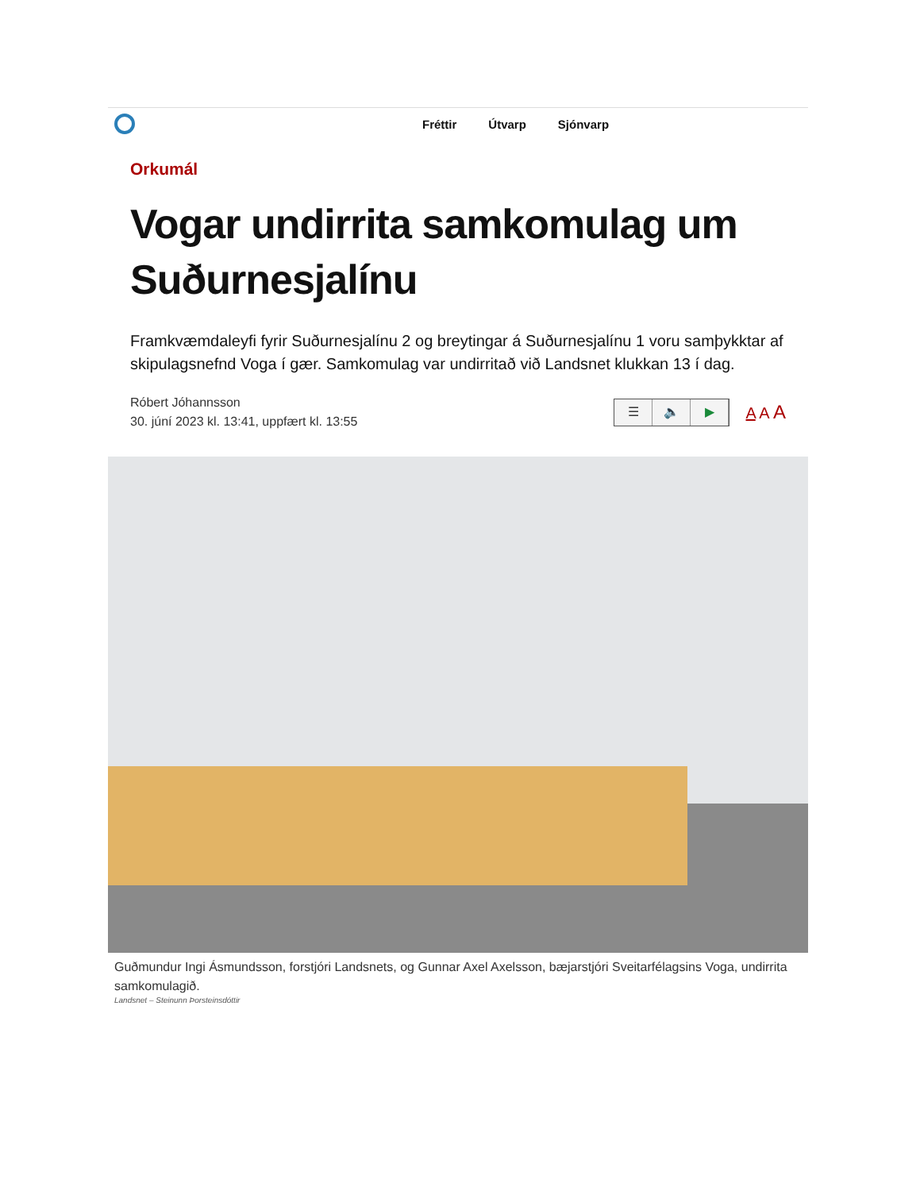Fréttir Útvarp Sjónvarp
Orkumál
Vogar undirrita samkomulag um Suðurnesjalínu
Framkvæmdaleyfi fyrir Suðurnesjalínu 2 og breytingar á Suðurnesjalínu 1 voru samþykktar af skipulagsnefnd Voga í gær. Samkomulag var undirritað við Landsnet klukkan 13 í dag.
Róbert Jóhannsson
30. júní 2023 kl. 13:41, uppfært kl. 13:55
☰ 🔈 ▶
A A A
Guðmundur Ingi Ásmundsson, forstjóri Landsnets, og Gunnar Axel Axelsson, bæjarstjóri Sveitarfélagsins Voga, undirrita samkomulagið.
Landsnet – Steinunn Þorsteinsdóttir